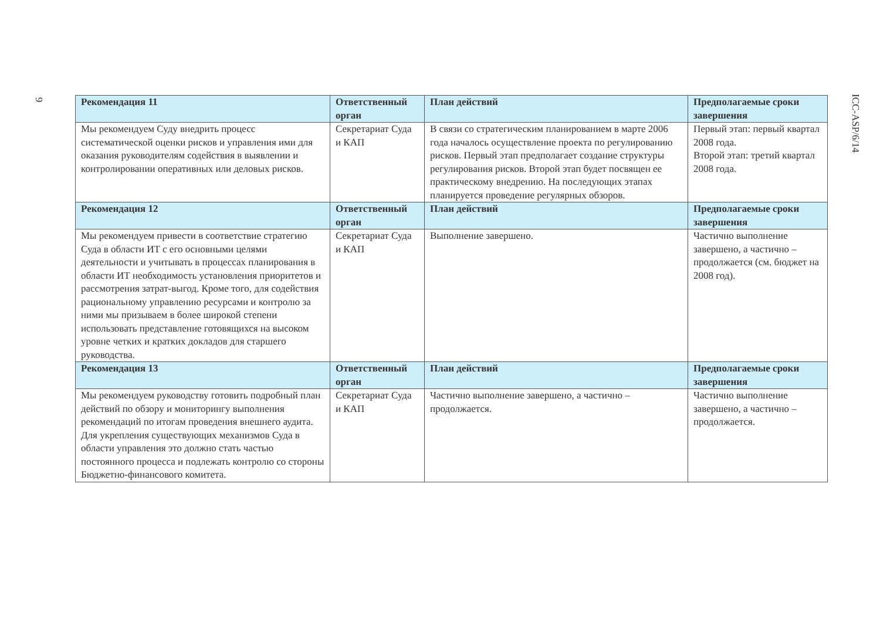9
ICC-ASP/6/14
| Рекомендация 11 | Ответственный орган | План действий | Предполагаемые сроки завершения |
| --- | --- | --- | --- |
| Мы рекомендуем Суду внедрить процесс систематической оценки рисков и управления ими для оказания руководителям содействия в выявлении и контролировании оперативных или деловых рисков. | Секретариат Суда и КАП | В связи со стратегическим планированием в марте 2006 года началось осуществление проекта по регулированию рисков. Первый этап предполагает создание структуры регулирования рисков. Второй этап будет посвящен ее практическому внедрению. На последующих этапах планируется проведение регулярных обзоров. | Первый этап: первый квартал 2008 года. Второй этап: третий квартал 2008 года. |
| Рекомендация 12 | Ответственный орган | План действий | Предполагаемые сроки завершения |
| Мы рекомендуем привести в соответствие стратегию Суда в области ИТ с его основными целями деятельности и учитывать в процессах планирования в области ИТ необходимость установления приоритетов и рассмотрения затрат-выгод. Кроме того, для содействия рациональному управлению ресурсами и контролю за ними мы призываем в более широкой степени использовать представление готовящихся на высоком уровне четких и кратких докладов для старшего руководства. | Секретариат Суда и КАП | Выполнение завершено. | Частично выполнение завершено, а частично – продолжается (см. бюджет на 2008 год). |
| Рекомендация 13 | Ответственный орган | План действий | Предполагаемые сроки завершения |
| Мы рекомендуем руководству готовить подробный план действий по обзору и мониторингу выполнения рекомендаций по итогам проведения внешнего аудита. Для укрепления существующих механизмов Суда в области управления это должно стать частью постоянного процесса и подлежать контролю со стороны Бюджетно-финансового комитета. | Секретариат Суда и КАП | Частично выполнение завершено, а частично – продолжается. | Частично выполнение завершено, а частично – продолжается. |